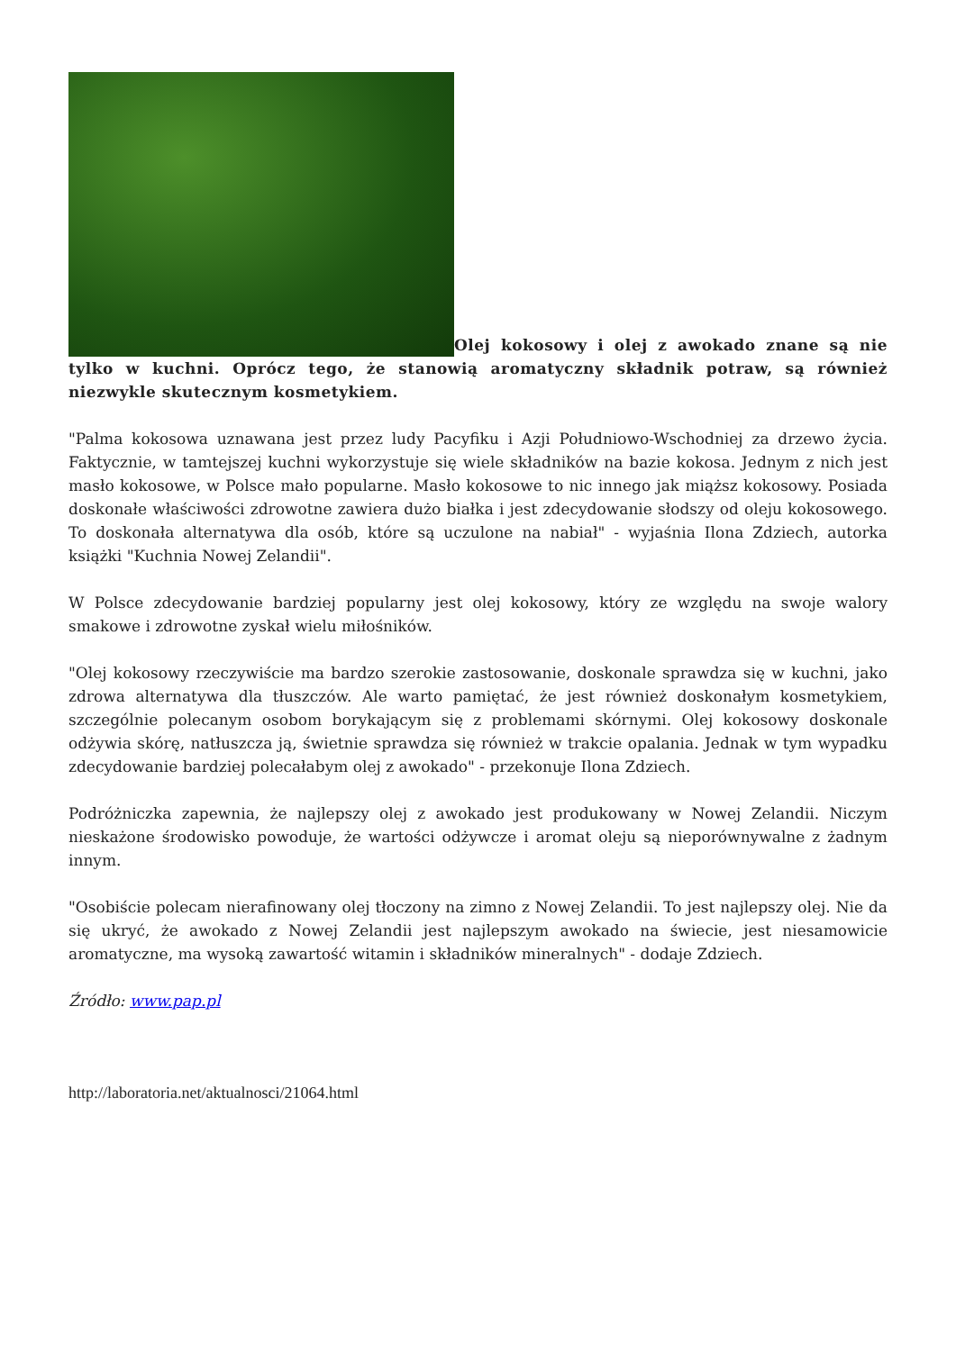Olej kokosowy i olej z awokado znane są nie tylko w kuchni. Oprócz tego, że stanowią aromatyczny składnik potraw, są również niezwykle skutecznym kosmetykiem.
"Palma kokosowa uznawana jest przez ludy Pacyfiku i Azji Południowo-Wschodniej za drzewo życia. Faktycznie, w tamtejszej kuchni wykorzystuje się wiele składników na bazie kokosa. Jednym z nich jest masło kokosowe, w Polsce mało popularne. Masło kokosowe to nic innego jak miąższ kokosowy. Posiada doskonałe właściwości zdrowotne zawiera dużo białka i jest zdecydowanie słodszy od oleju kokosowego. To doskonała alternatywa dla osób, które są uczulone na nabiał" - wyjaśnia Ilona Zdziech, autorka książki "Kuchnia Nowej Zelandii".
W Polsce zdecydowanie bardziej popularny jest olej kokosowy, który ze względu na swoje walory smakowe i zdrowotne zyskał wielu miłośników.
"Olej kokosowy rzeczywiście ma bardzo szerokie zastosowanie, doskonale sprawdza się w kuchni, jako zdrowa alternatywa dla tłuszczów. Ale warto pamiętać, że jest również doskonałym kosmetykiem, szczególnie polecanym osobom borykającym się z problemami skórnymi. Olej kokosowy doskonale odżywia skórę, natłuszcza ją, świetnie sprawdza się również w trakcie opalania. Jednak w tym wypadku zdecydowanie bardziej polecałabym olej z awokado" - przekonuje Ilona Zdziech.
Podróżniczka zapewnia, że najlepszy olej z awokado jest produkowany w Nowej Zelandii. Niczym nieskażone środowisko powoduje, że wartości odżywcze i aromat oleju są nieporównywalne z żadnym innym.
"Osobiście polecam nierafinowany olej tłoczony na zimno z Nowej Zelandii. To jest najlepszy olej. Nie da się ukryć, że awokado z Nowej Zelandii jest najlepszym awokado na świecie, jest niesamowicie aromatyczne, ma wysoką zawartość witamin i składników mineralnych" - dodaje Zdziech.
Źródło: www.pap.pl
http://laboratoria.net/aktualnosci/21064.html